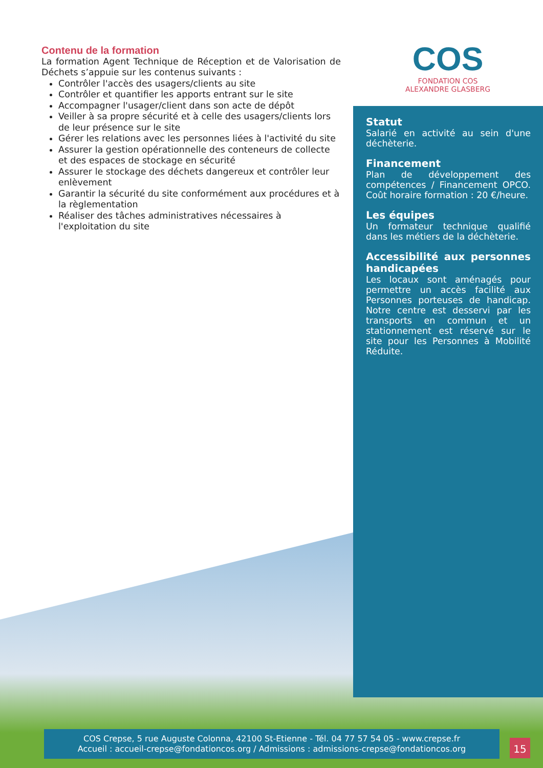COS
FONDATION COS
ALEXANDRE GLASBERG
Contenu de la formation
La formation Agent Technique de Réception et de Valorisation de Déchets s’appuie sur les contenus suivants :
Contrôler l'accès des usagers/clients au site
Contrôler et quantifier les apports entrant sur le site
Accompagner l'usager/client dans son acte de dépôt
Veiller à sa propre sécurité et à celle des usagers/clients lors de leur présence sur le site
Gérer les relations avec les personnes liées à l'activité du site
Assurer la gestion opérationnelle des conteneurs de collecte et des espaces de stockage en sécurité
Assurer le stockage des déchets dangereux et contrôler leur enlèvement
Garantir la sécurité du site conformément aux procédures et à la règlementation
Réaliser des tâches administratives nécessaires à l'exploitation du site
Statut
Salarié en activité au sein d'une déchèterie.
Financement
Plan de développement des compétences / Financement OPCO. Coût horaire formation : 20 €/heure.
Les équipes
Un formateur technique qualifié dans les métiers de la déchèterie.
Accessibilité aux personnes handicapées
Les locaux sont aménagés pour permettre un accès facilité aux Personnes porteuses de handicap. Notre centre est desservi par les transports en commun et un stationnement est réservé sur le site pour les Personnes à Mobilité Réduite.
COS Crepse, 5 rue Auguste Colonna, 42100 St-Etienne - Tél. 04 77 57 54 05 - www.crepse.fr
Accueil : accueil-crepse@fondationcos.org / Admissions : admissions-crepse@fondationcos.org
15